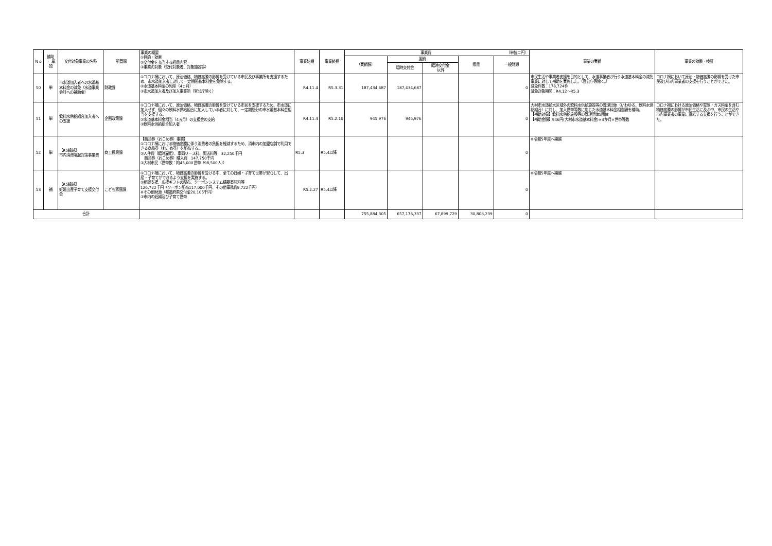| N o | 補助 ・ 単独 | 交付対象事業の名称 | 所管課 | 事業の概要 ①目的・効果 ②交付金を充当する経費内容 ③事業の対象（交付対象者、対象施設等） | 事業始期 | 事業終期 | 事業費 （単位＝円） | | | | | 事業の実績 | 事業の効果・検証 |
| | | | | | | | （実績額） | 国費 | | 県費 | 一般財源 | | |
| | | | | | | | | 臨時交付金 | 臨時交付金 以外 | | | | |
| 50 | 単 | 市水道加入者への水道基本料金の減免（水道事業会計への補助金） | 財政課 | ①コロナ禍において、原油価格、物価高騰の影響を受けている市民及び事業所を支援するため、市水道加入者に対して一定期間基本料金を免除する。 ②水道基本料金の免除（4ヵ月） ③市水道加入者及び加入事業所（官公庁除く） | R4.11.4 | R5.3.31 | 187,434,687 | 187,434,687 | | | 0 | 市民生活や事業者支援を目的として、水道事業者が行う水道基本料金の減免事業に対して補助を実施した。（官公庁等除く。） 減免件数：178,724件 減免対象期間：R4.12～R5.3 | コロナ禍において原油・物価高騰の影響を受けた市民及び市内事業者の支援を行うことができた。 |
| 51 | 単 | 飲料水供給組合加入者への支援 | 企画政策課 | ①コロナ禍において、原油価格、物価高騰の影響を受けている市民を支援するため、市水道に加入せず、個々の飲料水供給組合に加入している者に対して、一定期間分の市水道基本料金相当を支援する。 ②水道基本料金相当（4ヵ月）の支援金の支給 ③飲料水供給組合加入者 | R4.11.4 | R5.2.10 | 945,976 | 945,976 | | | 0 | 大村市水道給水区域外の飲料水供給施設等の管理団体（いわゆる、飲料水供給組合）に対し、加入世帯等数に応じた水道基本料金相当額を補助。 【補助対象】飲料水供給施設等の管理団体5団体 【補助金額】946円(大村市水道基本料金)×4か月×世帯等数 | コロナ禍における原油価格や電気・ガス料金を含む物価高騰の影響が市民生活に及ぶ中、市民の生活や市内事業者の事業に直結する支援を行うことができた。 |
| 52 | 単 | 【R5繰越】 市内消費喚起対策事業費 | 商工振興課 | 【商品券（おこめ券）事業】 ①コロナ禍における物価高騰に伴う消費者の負担を軽減するため、消市内の加盟店舗で利用できる商品券（おこめ券）を配布する。 ②人件費（臨時雇用）、車両リース料、郵送料等 32,250千円 商品券（おこめ券）購入費 147,750千円 ③大村市民（世帯数：約45,000世帯（98,500人）） | R5.3 | R5.4以降 | | | | | 0 | ※令和5年度へ繰越 | |
| 53 | 補 | 【R5繰越】 妊娠出産子育て支援交付金 | こども家庭課 | ①コロナ禍において、物価高騰の影響を受ける中、全ての妊婦・子育て世帯が安心して、出産・子育てができるよう支援を実施する。 ②相談支援、応援ギフトの配布、クーポンシステム構築委託料等 126,722千円（クーポン配布117,000千円、その他事務費9,722千円） ※その他財源（都道府県交付金20,105千円） ③市内の妊婦及び子育て世帯 | R5.2.27 | R5.4以降 | | | | | 0 | ※令和5年度へ繰越 | |
| 合計 | | | | | | | 755,884,305 | 657,176,337 | 67,899,729 | 30,808,239 | 0 | | |